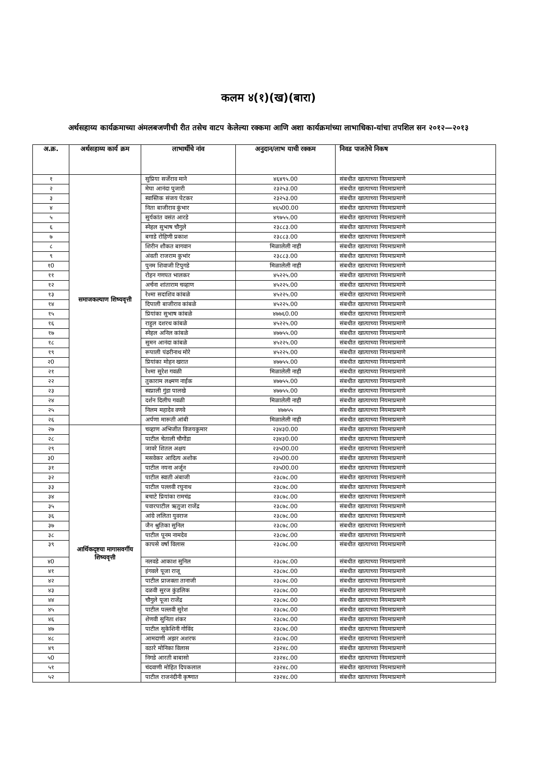कलम ४(१)(ख)(बारा)
अर्थसहाय्य कार्यक्रमाच्या अंमलबजणीची रीत तसेच वाटप केलेल्या रक्कमा आणि अशा कार्यक्रमांच्या लाभाधिका-यांचा तपशिल सन २०१२—२०१३
| अ.क्र. | अर्थसहाय्य कार्य क्रम | लाभार्थीचे नांव | अनुदान/लाभ याची रक्कम | निवड पाजतेचे निकष |
| --- | --- | --- | --- | --- |
| १ | समाजकल्याण शिष्यवृत्ती | सुप्रिया सर्जेराव माने | ४६४९५.00 | संबधीत खात्याच्या नियमाप्रमाणे |
| २ | | मेघा आनंदा पुजारी | २३२५३.00 | संबधीत खात्याच्या नियमाप्रमाणे |
| ३ | | स्वास्तिक संजय पेटकर | २३२५३.00 | संबधीत खात्याच्या नियमाप्रमाणे |
| ४ | | निता बाजीराव कुंभार | ४६५00.00 | संबधीत खात्याच्या नियमाप्रमाणे |
| ५ | | सुर्यकांत वसंत आरडे | ४९७५५.00 | संबधीत खात्याच्या नियमाप्रमाणे |
| ६ | | स्नेहल सुभाष चौगुले | २३८८३.00 | संबधीत खात्याच्या नियमाप्रमाणे |
| ७ | | बगाडे रोहिणी प्रकाश | २३८८३.00 | संबधीत खात्याच्या नियमाप्रमाणे |
| ८ | | शिरीन शौकत बागवान | मिळालेली नाही | संबधीत खात्याच्या नियमाप्रमाणे |
| ९ | | अंवती राजराम कुभांर | २३८८३.00 | संबधीत खात्याच्या नियमाप्रमाणे |
| १0 | | पुनम शिवाजी टिपुगडे | मिळालेली नाही | संबधीत खात्याच्या नियमाप्रमाणे |
| ११ | | रोहन गणपत भालकर | ४५२२५.00 | संबधीत खात्याच्या नियमाप्रमाणे |
| १२ | | अर्चना शांताराम चव्हाण | ४५२२५.00 | संबधीत खात्याच्या नियमाप्रमाणे |
| १३ | | रेश्मा सदाशिव कांबळे | ४५२२५.00 | संबधीत खात्याच्या नियमाप्रमाणे |
| १४ | | दिपाली बाजीराव कांबळे | ४५२२५.00 | संबधीत खात्याच्या नियमाप्रमाणे |
| १५ | | प्रियांका सुभाष कांबळे | ४७७६0.00 | संबधीत खात्याच्या नियमाप्रमाणे |
| १६ | | राहुल दशरथ कांबळे | ४५२२५.00 | संबधीत खात्याच्या नियमाप्रमाणे |
| १७ | | स्नेहल अनिल कांबळे | ४७७५५.00 | संबधीत खात्याच्या नियमाप्रमाणे |
| १८ | | सुमन आनंदा कांबळे | ४५२२५.00 | संबधीत खात्याच्या नियमाप्रमाणे |
| १९ | | रूपाली पंढरीनाथ मोरे | ४५२२५.00 | संबधीत खात्याच्या नियमाप्रमाणे |
| २0 | | प्रियांका मोहन खरात | ४७७५५.00 | संबधीत खात्याच्या नियमाप्रमाणे |
| २१ | | रेश्मा सुरेश गवळी | मिळालेली नाही | संबधीत खात्याच्या नियमाप्रमाणे |
| २२ | | तुकाराम लक्ष्मण नाईक | ४७७५५.00 | संबधीत खात्याच्या नियमाप्रमाणे |
| २३ | | स्वप्नाली गुंडा पालखे | ४७७५५.00 | संबधीत खात्याच्या नियमाप्रमाणे |
| २४ | | दर्शन दिलीप गवळी | मिळालेली नाही | संबधीत खात्याच्या नियमाप्रमाणे |
| २५ | | निलम महादेव वणवे | ४७७५५ | संबधीत खात्याच्या नियमाप्रमाणे |
| २६ | | अर्पणा मारूती आंबी | मिळालेली नाही | संबधीत खात्याच्या नियमाप्रमाणे |
| २७ | आर्थिकदृष्टया मागासवर्गीय शिष्यवृत्ती | चव्हाण अभिजीत विजयकुमार | २३४३0.00 | संबधीत खात्याच्या नियमाप्रमाणे |
| २८ | | पाटील चेताली चौगोंडा | २३४३0.00 | संबधीत खात्याच्या नियमाप्रमाणे |
| २९ | | जावरे शितल अक्षय | २३५00.00 | संबधीत खात्याच्या नियमाप्रमाणे |
| ३0 | | मसवेकर आदित्य अशोक | २३५00.00 | संबधीत खात्याच्या नियमाप्रमाणे |
| ३१ | | पाटील नयना अर्जून | २३५00.00 | संबधीत खात्याच्या नियमाप्रमाणे |
| ३२ | | पाटील स्वाती अंबाजी | २३८७८.00 | संबधीत खात्याच्या नियमाप्रमाणे |
| ३३ | | पाटील पल्लवी रघुनाथ | २३८७८.00 | संबधीत खात्याच्या नियमाप्रमाणे |
| ३४ | | बचाटे प्रियांका रामचंद्र | २३८७८.00 | संबधीत खात्याच्या नियमाप्रमाणे |
| ३५ | | पवारपाटील ऋतुजा राजेंद्र | २३८७८.00 | संबधीत खात्याच्या नियमाप्रमाणे |
| ३६ | | आंग्रे ललिता युवराज | २३८७८.00 | संबधीत खात्याच्या नियमाप्रमाणे |
| ३७ | | जैन श्रुतिका सुनिल | २३८७८.00 | संबधीत खात्याच्या नियमाप्रमाणे |
| ३८ | | पाटील पूनम नामदेव | २३८७८.00 | संबधीत खात्याच्या नियमाप्रमाणे |
| ३९ | | कापसे वर्षा विलास | २३८७८.00 | संबधीत खात्याच्या नियमाप्रमाणे |
| ४0 | | नलवडे आकाश सुनिल | २३८७८.00 | संबधीत खात्याच्या नियमाप्रमाणे |
| ४१ | | इंगवले पूजा राजू | २३८७८.00 | संबधीत खात्याच्या नियमाप्रमाणे |
| ४२ | | पाटील प्राजक्ता तानाजी | २३८७८.00 | संबधीत खात्याच्या नियमाप्रमाणे |
| ४३ | | दळवी सुरज कुंडलिक | २३८७८.00 | संबधीत खात्याच्या नियमाप्रमाणे |
| ४४ | | चौगुले पूजा राजेंद्र | २३८७८.00 | संबधीत खात्याच्या नियमाप्रमाणे |
| ४५ | | पाटील पल्लवी सुरेश | २३८७८.00 | संबधीत खात्याच्या नियमाप्रमाणे |
| ४६ | | शेणवी सुनिता शंकर | २३८७८.00 | संबधीत खात्याच्या नियमाप्रमाणे |
| ४७ | | पाटील सुकेशिनी गोविंद | २३८७८.00 | संबधीत खात्याच्या नियमाप्रमाणे |
| ४८ | | आमदाणी अझर अशरफ | २३८७८.00 | संबधीत खात्याच्या नियमाप्रमाणे |
| ४९ | | वठारे मोनिका विलास | २३२४८.00 | संबधीत खात्याच्या नियमाप्रमाणे |
| ५0 | | निगडे आरती बाबासो | २३२४८.00 | संबधीत खात्याच्या नियमाप्रमाणे |
| ५१ | | चंदवाणी मोहित दिपकलाल | २३२४८.00 | संबधीत खात्याच्या नियमाप्रमाणे |
| ५२ | | पाटील राजनंदीनी कृष्णात | २३२४८.00 | संबधीत खात्याच्या नियमाप्रमाणे |